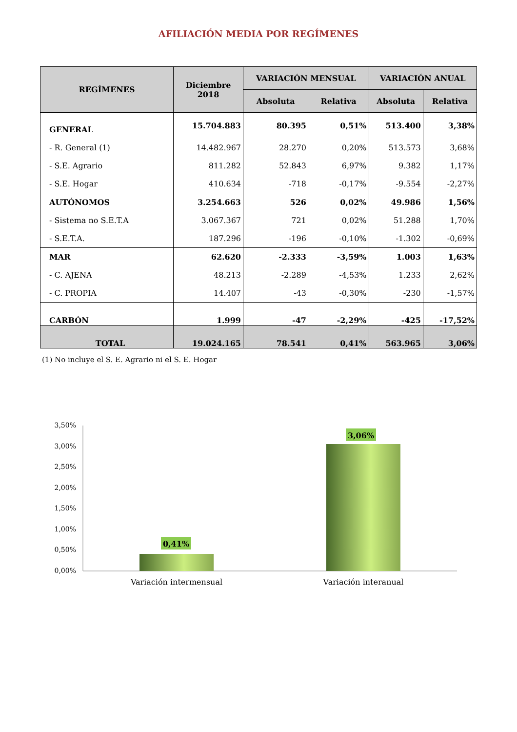AFILIACIÓN MEDIA POR REGÍMENES
| REGÍMENES | Diciembre 2018 | VARIACIÓN MENSUAL | | VARIACIÓN ANUAL | |
| --- | --- | --- | --- | --- | --- |
| | | Absoluta | Relativa | Absoluta | Relativa |
| GENERAL | 15.704.883 | 80.395 | 0,51% | 513.400 | 3,38% |
| - R. General (1) | 14.482.967 | 28.270 | 0,20% | 513.573 | 3,68% |
| - S.E. Agrario | 811.282 | 52.843 | 6,97% | 9.382 | 1,17% |
| - S.E. Hogar | 410.634 | -718 | -0,17% | -9.554 | -2,27% |
| AUTÓNOMOS | 3.254.663 | 526 | 0,02% | 49.986 | 1,56% |
| - Sistema no S.E.T.A | 3.067.367 | 721 | 0,02% | 51.288 | 1,70% |
| - S.E.T.A. | 187.296 | -196 | -0,10% | -1.302 | -0,69% |
| MAR | 62.620 | -2.333 | -3,59% | 1.003 | 1,63% |
| - C. AJENA | 48.213 | -2.289 | -4,53% | 1.233 | 2,62% |
| - C. PROPIA | 14.407 | -43 | -0,30% | -230 | -1,57% |
| CARBÓN | 1.999 | -47 | -2,29% | -425 | -17,52% |
| TOTAL | 19.024.165 | 78.541 | 0,41% | 563.965 | 3,06% |
(1) No incluye el S. E. Agrario ni el S. E. Hogar
3,50%
3,00%
2,50%
2,00%
1,50%
1,00%
0,50%
0,00%
0,41%
3,06%
Variación intermensual
Variación interanual